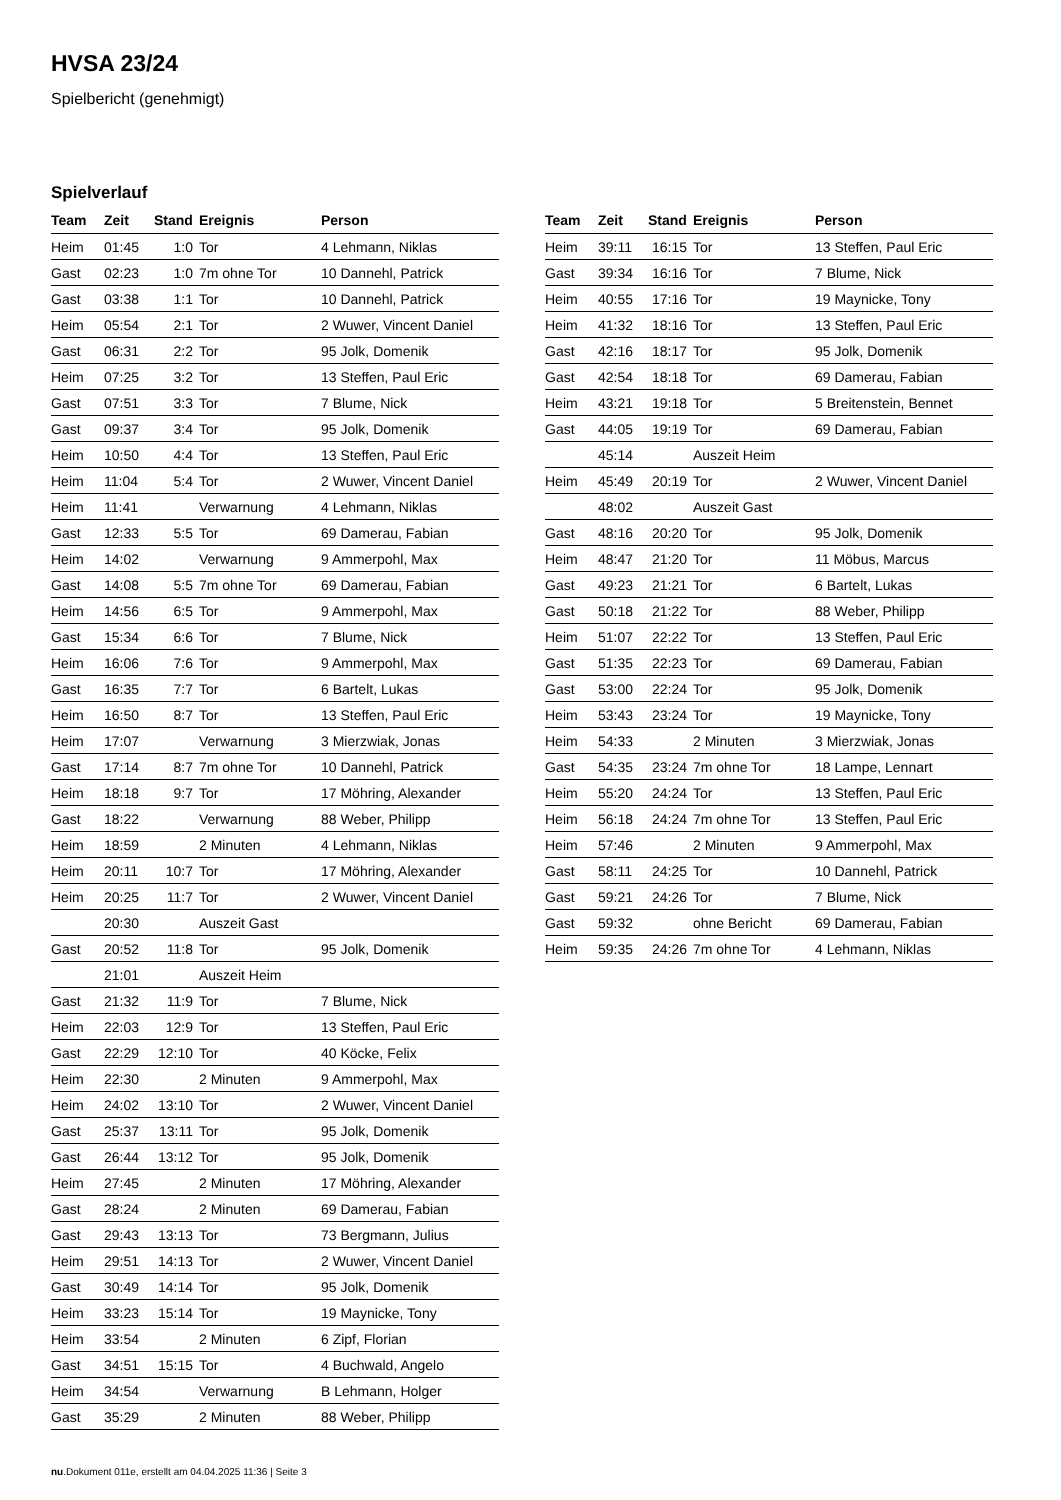HVSA 23/24
Spielbericht (genehmigt)
Spielverlauf
| Team | Zeit | Stand | Ereignis | Person |
| --- | --- | --- | --- | --- |
| Heim | 01:45 | 1:0 | Tor | 4 Lehmann, Niklas |
| Gast | 02:23 | 1:0 | 7m ohne Tor | 10 Dannehl, Patrick |
| Gast | 03:38 | 1:1 | Tor | 10 Dannehl, Patrick |
| Heim | 05:54 | 2:1 | Tor | 2 Wuwer, Vincent Daniel |
| Gast | 06:31 | 2:2 | Tor | 95 Jolk, Domenik |
| Heim | 07:25 | 3:2 | Tor | 13 Steffen, Paul Eric |
| Gast | 07:51 | 3:3 | Tor | 7 Blume, Nick |
| Gast | 09:37 | 3:4 | Tor | 95 Jolk, Domenik |
| Heim | 10:50 | 4:4 | Tor | 13 Steffen, Paul Eric |
| Heim | 11:04 | 5:4 | Tor | 2 Wuwer, Vincent Daniel |
| Heim | 11:41 | | Verwarnung | 4 Lehmann, Niklas |
| Gast | 12:33 | 5:5 | Tor | 69 Damerau, Fabian |
| Heim | 14:02 | | Verwarnung | 9 Ammerpohl, Max |
| Gast | 14:08 | 5:5 | 7m ohne Tor | 69 Damerau, Fabian |
| Heim | 14:56 | 6:5 | Tor | 9 Ammerpohl, Max |
| Gast | 15:34 | 6:6 | Tor | 7 Blume, Nick |
| Heim | 16:06 | 7:6 | Tor | 9 Ammerpohl, Max |
| Gast | 16:35 | 7:7 | Tor | 6 Bartelt, Lukas |
| Heim | 16:50 | 8:7 | Tor | 13 Steffen, Paul Eric |
| Heim | 17:07 | | Verwarnung | 3 Mierzwiak, Jonas |
| Gast | 17:14 | 8:7 | 7m ohne Tor | 10 Dannehl, Patrick |
| Heim | 18:18 | 9:7 | Tor | 17 Möhring, Alexander |
| Gast | 18:22 | | Verwarnung | 88 Weber, Philipp |
| Heim | 18:59 | | 2 Minuten | 4 Lehmann, Niklas |
| Heim | 20:11 | 10:7 | Tor | 17 Möhring, Alexander |
| Heim | 20:25 | 11:7 | Tor | 2 Wuwer, Vincent Daniel |
| | 20:30 | | Auszeit Gast | |
| Gast | 20:52 | 11:8 | Tor | 95 Jolk, Domenik |
| | 21:01 | | Auszeit Heim | |
| Gast | 21:32 | 11:9 | Tor | 7 Blume, Nick |
| Heim | 22:03 | 12:9 | Tor | 13 Steffen, Paul Eric |
| Gast | 22:29 | 12:10 | Tor | 40 Köcke, Felix |
| Heim | 22:30 | | 2 Minuten | 9 Ammerpohl, Max |
| Heim | 24:02 | 13:10 | Tor | 2 Wuwer, Vincent Daniel |
| Gast | 25:37 | 13:11 | Tor | 95 Jolk, Domenik |
| Gast | 26:44 | 13:12 | Tor | 95 Jolk, Domenik |
| Heim | 27:45 | | 2 Minuten | 17 Möhring, Alexander |
| Gast | 28:24 | | 2 Minuten | 69 Damerau, Fabian |
| Gast | 29:43 | 13:13 | Tor | 73 Bergmann, Julius |
| Heim | 29:51 | 14:13 | Tor | 2 Wuwer, Vincent Daniel |
| Gast | 30:49 | 14:14 | Tor | 95 Jolk, Domenik |
| Heim | 33:23 | 15:14 | Tor | 19 Maynicke, Tony |
| Heim | 33:54 | | 2 Minuten | 6 Zipf, Florian |
| Gast | 34:51 | 15:15 | Tor | 4 Buchwald, Angelo |
| Heim | 34:54 | | Verwarnung | B Lehmann, Holger |
| Gast | 35:29 | | 2 Minuten | 88 Weber, Philipp |
| Team | Zeit | Stand | Ereignis | Person |
| --- | --- | --- | --- | --- |
| Heim | 39:11 | 16:15 | Tor | 13 Steffen, Paul Eric |
| Gast | 39:34 | 16:16 | Tor | 7 Blume, Nick |
| Heim | 40:55 | 17:16 | Tor | 19 Maynicke, Tony |
| Heim | 41:32 | 18:16 | Tor | 13 Steffen, Paul Eric |
| Gast | 42:16 | 18:17 | Tor | 95 Jolk, Domenik |
| Gast | 42:54 | 18:18 | Tor | 69 Damerau, Fabian |
| Heim | 43:21 | 19:18 | Tor | 5 Breitenstein, Bennet |
| Gast | 44:05 | 19:19 | Tor | 69 Damerau, Fabian |
| | 45:14 | | Auszeit Heim | |
| Heim | 45:49 | 20:19 | Tor | 2 Wuwer, Vincent Daniel |
| | 48:02 | | Auszeit Gast | |
| Gast | 48:16 | 20:20 | Tor | 95 Jolk, Domenik |
| Heim | 48:47 | 21:20 | Tor | 11 Möbus, Marcus |
| Gast | 49:23 | 21:21 | Tor | 6 Bartelt, Lukas |
| Gast | 50:18 | 21:22 | Tor | 88 Weber, Philipp |
| Heim | 51:07 | 22:22 | Tor | 13 Steffen, Paul Eric |
| Gast | 51:35 | 22:23 | Tor | 69 Damerau, Fabian |
| Gast | 53:00 | 22:24 | Tor | 95 Jolk, Domenik |
| Heim | 53:43 | 23:24 | Tor | 19 Maynicke, Tony |
| Heim | 54:33 | | 2 Minuten | 3 Mierzwiak, Jonas |
| Gast | 54:35 | 23:24 | 7m ohne Tor | 18 Lampe, Lennart |
| Heim | 55:20 | 24:24 | Tor | 13 Steffen, Paul Eric |
| Heim | 56:18 | 24:24 | 7m ohne Tor | 13 Steffen, Paul Eric |
| Heim | 57:46 | | 2 Minuten | 9 Ammerpohl, Max |
| Gast | 58:11 | 24:25 | Tor | 10 Dannehl, Patrick |
| Gast | 59:21 | 24:26 | Tor | 7 Blume, Nick |
| Gast | 59:32 | | ohne Bericht | 69 Damerau, Fabian |
| Heim | 59:35 | 24:26 | 7m ohne Tor | 4 Lehmann, Niklas |
nu.Dokument 011e, erstellt am 04.04.2025 11:36 | Seite 3